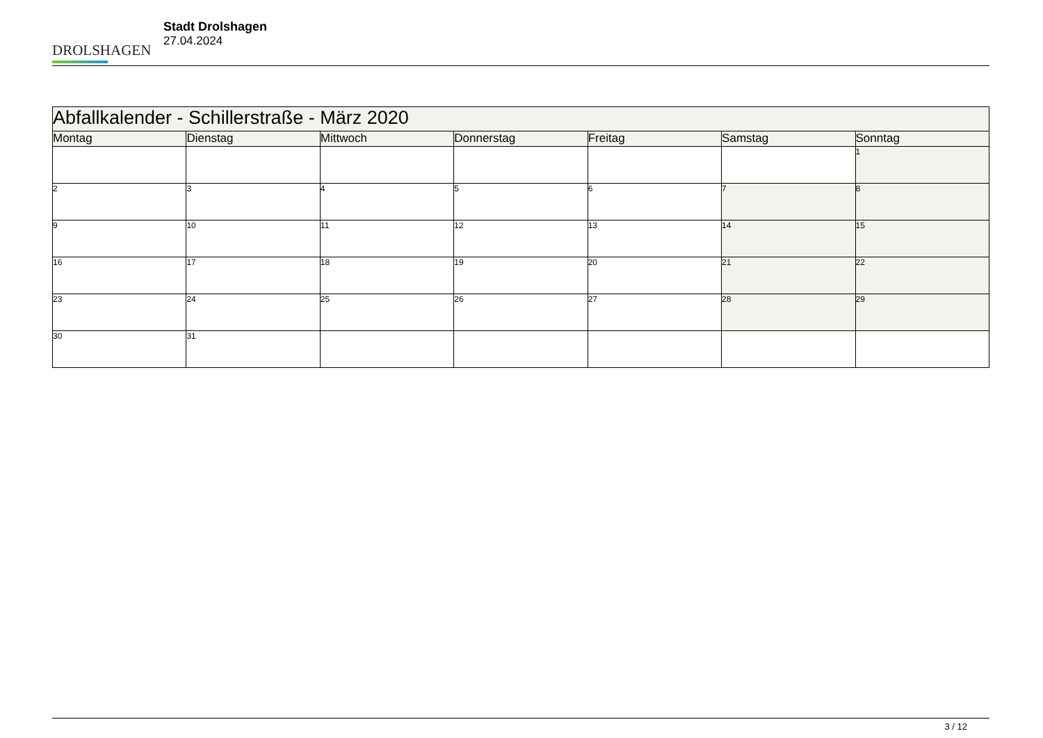DROLSHAGEN
Stadt Drolshagen
27.04.2024
| Abfallkalender - Schillerstraße - März 2020 | | | | | | |
| --- | --- | --- | --- | --- | --- | --- |
| Montag | Dienstag | Mittwoch | Donnerstag | Freitag | Samstag | Sonntag |
| | | | | | | 1 |
| 2 | 3 | 4 | 5 | 6 | 7 | 8 |
| 9 | 10 | 11 | 12 | 13 | 14 | 15 |
| 16 | 17 | 18 | 19 | 20 | 21 | 22 |
| 23 | 24 | 25 | 26 | 27 | 28 | 29 |
| 30 | 31 | | | | | |
3 / 12